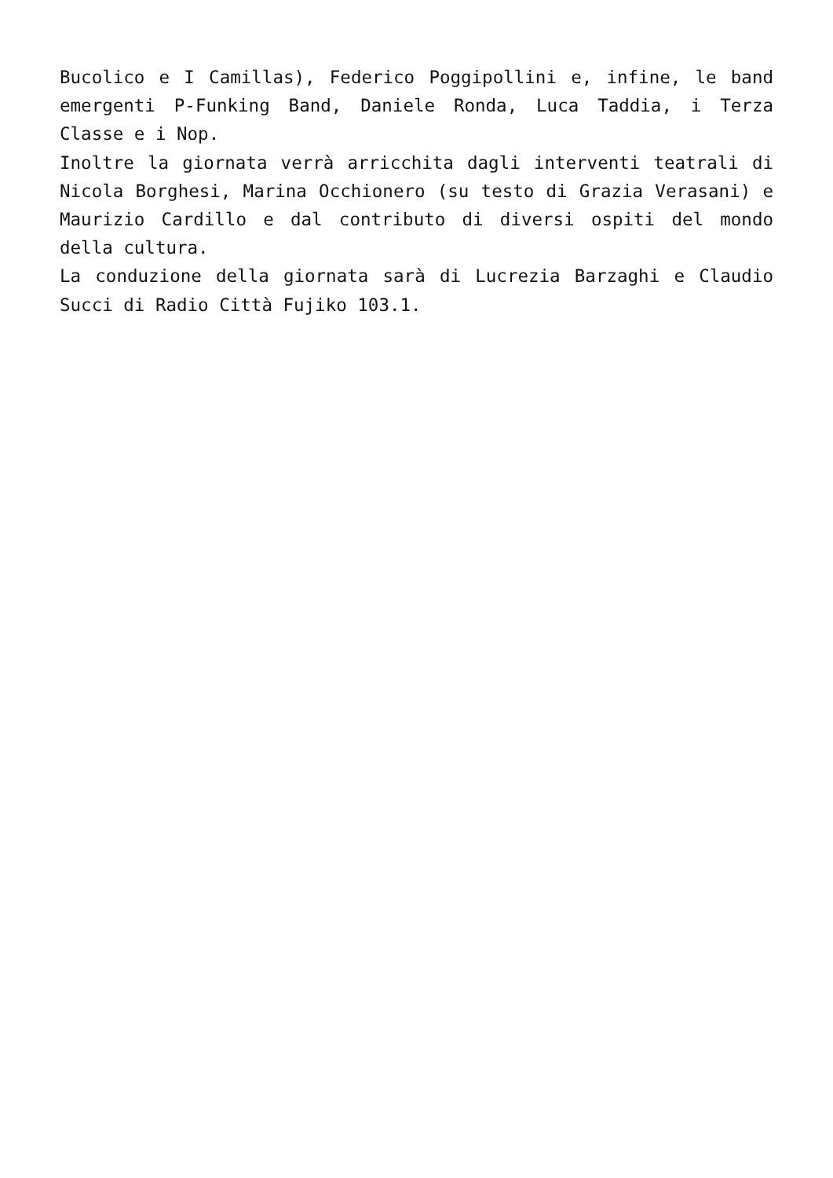Bucolico e I Camillas), Federico Poggipollini e, infine, le band emergenti P-Funking Band, Daniele Ronda, Luca Taddia, i Terza Classe e i Nop.
Inoltre la giornata verrà arricchita dagli interventi teatrali di Nicola Borghesi, Marina Occhionero (su testo di Grazia Verasani) e Maurizio Cardillo e dal contributo di diversi ospiti del mondo della cultura.
La conduzione della giornata sarà di Lucrezia Barzaghi e Claudio Succi di Radio Città Fujiko 103.1.